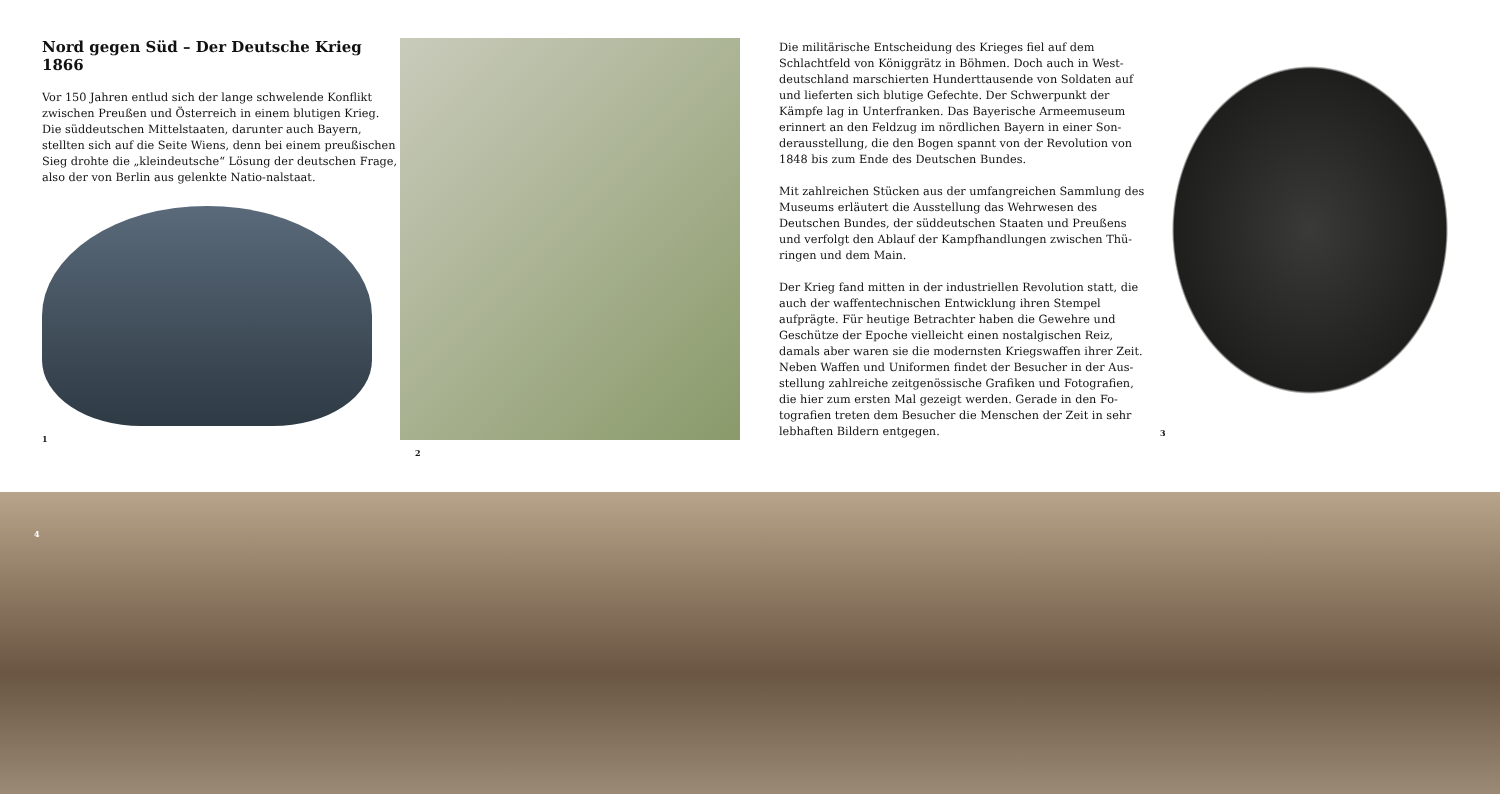Nord gegen Süd – Der Deutsche Krieg 1866
Vor 150 Jahren entlud sich der lange schwelende Konflikt zwischen Preußen und Österreich in einem blutigen Krieg. Die süddeutschen Mittelstaaten, darunter auch Bayern, stellten sich auf die Seite Wiens, denn bei einem preußischen Sieg drohte die „kleindeutsche“ Lösung der deutschen Frage, also der von Berlin aus gelenkte Natio-nalstaat.
1
2
Die militärische Entscheidung des Krieges fiel auf dem Schlachtfeld von Königgrätz in Böhmen. Doch auch in West-deutschland marschierten Hunderttausende von Soldaten auf und lieferten sich blutige Gefechte. Der Schwerpunkt der Kämpfe lag in Unterfranken. Das Bayerische Armeemuseum erinnert an den Feldzug im nördlichen Bayern in einer Son-derausstellung, die den Bogen spannt von der Revolution von 1848 bis zum Ende des Deutschen Bundes.
Mit zahlreichen Stücken aus der umfangreichen Sammlung des Museums erläutert die Ausstellung das Wehrwesen des Deutschen Bundes, der süddeutschen Staaten und Preußens und verfolgt den Ablauf der Kampfhandlungen zwischen Thü-ringen und dem Main.
Der Krieg fand mitten in der industriellen Revolution statt, die auch der waffentechnischen Entwicklung ihren Stempel aufprägte. Für heutige Betrachter haben die Gewehre und Geschütze der Epoche vielleicht einen nostalgischen Reiz, damals aber waren sie die modernsten Kriegswaffen ihrer Zeit. Neben Waffen und Uniformen findet der Besucher in der Aus-stellung zahlreiche zeitgenössische Grafiken und Fotografien, die hier zum ersten Mal gezeigt werden. Gerade in den Fo-tografien treten dem Besucher die Menschen der Zeit in sehr lebhaften Bildern entgegen.
3
4